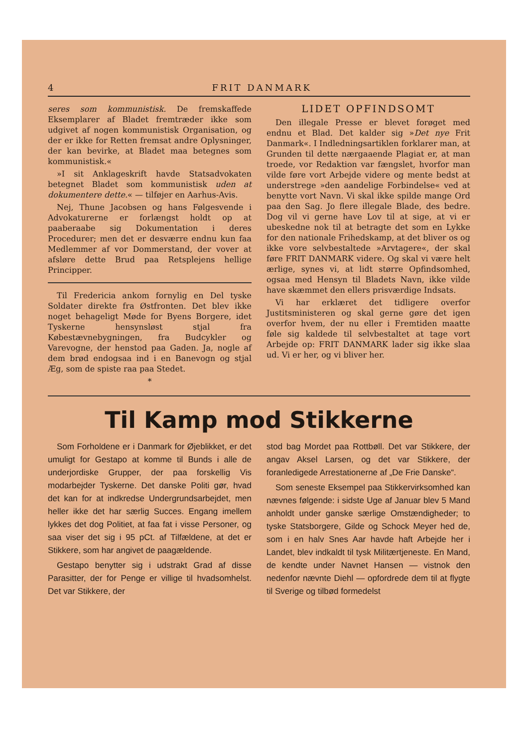4 FRIT DANMARK
seres som kommunistisk. De fremskaffede Eksemplarer af Bladet fremtræder ikke som udgivet af nogen kommunistisk Organisation, og der er ikke for Retten fremsat andre Oplysninger, der kan bevirke, at Bladet maa betegnes som kommunistisk.«
»I sit Anklageskrift havde Statsadvokaten betegnet Bladet som kommunistisk uden at dokumentere dette.« — tilføjer en Aarhus-Avis.
Nej, Thune Jacobsen og hans Følgesvende i Advokaturerne er forlængst holdt op at paaberaabe sig Dokumentation i deres Procedurer; men det er desværre endnu kun faa Medlemmer af vor Dommerstand, der vover at afsløre dette Brud paa Retsplejens hellige Principper.
Til Fredericia ankom fornylig en Del tyske Soldater direkte fra Østfronten. Det blev ikke noget behageligt Møde for Byens Borgere, idet Tyskerne hensynsløst stjal fra Købestævnebygningen, fra Budcykler og Varevogne, der henstod paa Gaden. Ja, nogle af dem brød endogsaa ind i en Banevogn og stjal Æg, som de spiste raa paa Stedet.
*
LIDET OPFINDSOMT
Den illegale Presse er blevet forøget med endnu et Blad. Det kalder sig »Det nye Frit Danmark«. I Indledningsartiklen forklarer man, at Grunden til dette nærgaaende Plagiat er, at man troede, vor Redaktion var fængslet, hvorfor man vilde føre vort Arbejde videre og mente bedst at understrege »den aandelige Forbindelse« ved at benytte vort Navn. Vi skal ikke spilde mange Ord paa den Sag. Jo flere illegale Blade, des bedre. Dog vil vi gerne have Lov til at sige, at vi er ubeskedne nok til at betragte det som en Lykke for den nationale Frihedskamp, at det bliver os og ikke vore selvbestaltede »Arvtagere«, der skal føre FRIT DANMARK videre. Og skal vi være helt ærlige, synes vi, at lidt større Opfindsomhed, ogsaa med Hensyn til Bladets Navn, ikke vilde have skæmmet den ellers prisværdige Indsats.
Vi har erklæret det tidligere overfor Justitsministeren og skal gerne gøre det igen overfor hvem, der nu eller i Fremtiden maatte føle sig kaldede til selvbestaltet at tage vort Arbejde op: FRIT DANMARK lader sig ikke slaa ud. Vi er her, og vi bliver her.
Til Kamp mod Stikkerne
Som Forholdene er i Danmark for Øjeblikket, er det umuligt for Gestapo at komme til Bunds i alle de underjordiske Grupper, der paa forskellig Vis modarbejder Tyskerne. Det danske Politi gør, hvad det kan for at indkredse Undergrundsarbejdet, men heller ikke det har særlig Succes. Engang imellem lykkes det dog Politiet, at faa fat i visse Personer, og saa viser det sig i 95 pCt. af Tilfældene, at det er Stikkere, som har angivet de paagældende.
Gestapo benytter sig i udstrakt Grad af disse Parasitter, der for Penge er villige til hvadsomhelst. Det var Stikkere, der
stod bag Mordet paa Rottbøll. Det var Stikkere, der angav Aksel Larsen, og det var Stikkere, der foranledigede Arrestationerne af „De Frie Danske“.
Som seneste Eksempel paa Stikkervirksomhed kan nævnes følgende: i sidste Uge af Januar blev 5 Mand anholdt under ganske særlige Omstændigheder; to tyske Statsborgere, Gilde og Schock Meyer hed de, som i en halv Snes Aar havde haft Arbejde her i Landet, blev indkaldt til tysk Militærtjeneste. En Mand, de kendte under Navnet Hansen — vistnok den nedenfor nævnte Diehl — opfordrede dem til at flygte til Sverige og tilbød formedelst